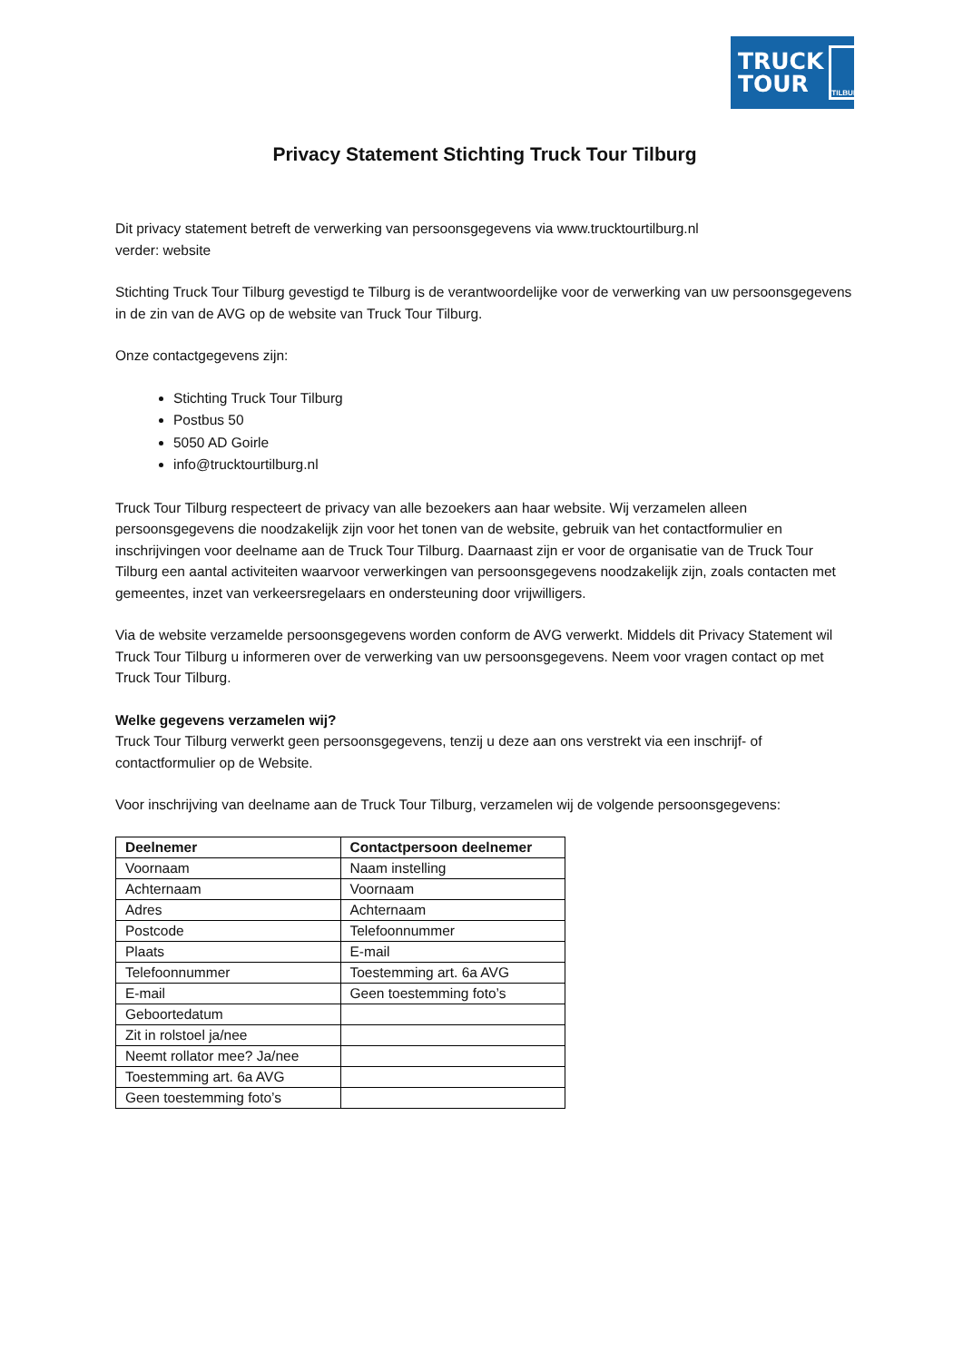TRUCK
TOUR
TILBURG
Privacy Statement Stichting Truck Tour Tilburg
Dit privacy statement betreft de verwerking van persoonsgegevens via www.trucktourtilburg.nl
verder: website
Stichting Truck Tour Tilburg gevestigd te Tilburg is de verantwoordelijke voor de verwerking van uw persoonsgegevens in de zin van de AVG op de website van Truck Tour Tilburg.
Onze contactgegevens zijn:
Stichting Truck Tour Tilburg
Postbus 50
5050 AD Goirle
info@trucktourtilburg.nl
Truck Tour Tilburg respecteert de privacy van alle bezoekers aan haar website. Wij verzamelen alleen persoonsgegevens die noodzakelijk zijn voor het tonen van de website, gebruik van het contactformulier en inschrijvingen voor deelname aan de Truck Tour Tilburg. Daarnaast zijn er voor de organisatie van de Truck Tour Tilburg een aantal activiteiten waarvoor verwerkingen van persoonsgegevens noodzakelijk zijn, zoals contacten met gemeentes, inzet van verkeersregelaars en ondersteuning door vrijwilligers.
Via de website verzamelde persoonsgegevens worden conform de AVG verwerkt. Middels dit Privacy Statement wil Truck Tour Tilburg u informeren over de verwerking van uw persoonsgegevens. Neem voor vragen contact op met Truck Tour Tilburg.
Welke gegevens verzamelen wij?
Truck Tour Tilburg verwerkt geen persoonsgegevens, tenzij u deze aan ons verstrekt via een inschrijf- of contactformulier op de Website.
Voor inschrijving van deelname aan de Truck Tour Tilburg, verzamelen wij de volgende persoonsgegevens:
| Deelnemer | Contactpersoon deelnemer |
| --- | --- |
| Voornaam | Naam instelling |
| Achternaam | Voornaam |
| Adres | Achternaam |
| Postcode | Telefoonnummer |
| Plaats | E-mail |
| Telefoonnummer | Toestemming art. 6a AVG |
| E-mail | Geen toestemming foto’s |
| Geboortedatum | |
| Zit in rolstoel ja/nee | |
| Neemt rollator mee? Ja/nee | |
| Toestemming art. 6a AVG | |
| Geen toestemming foto’s | |